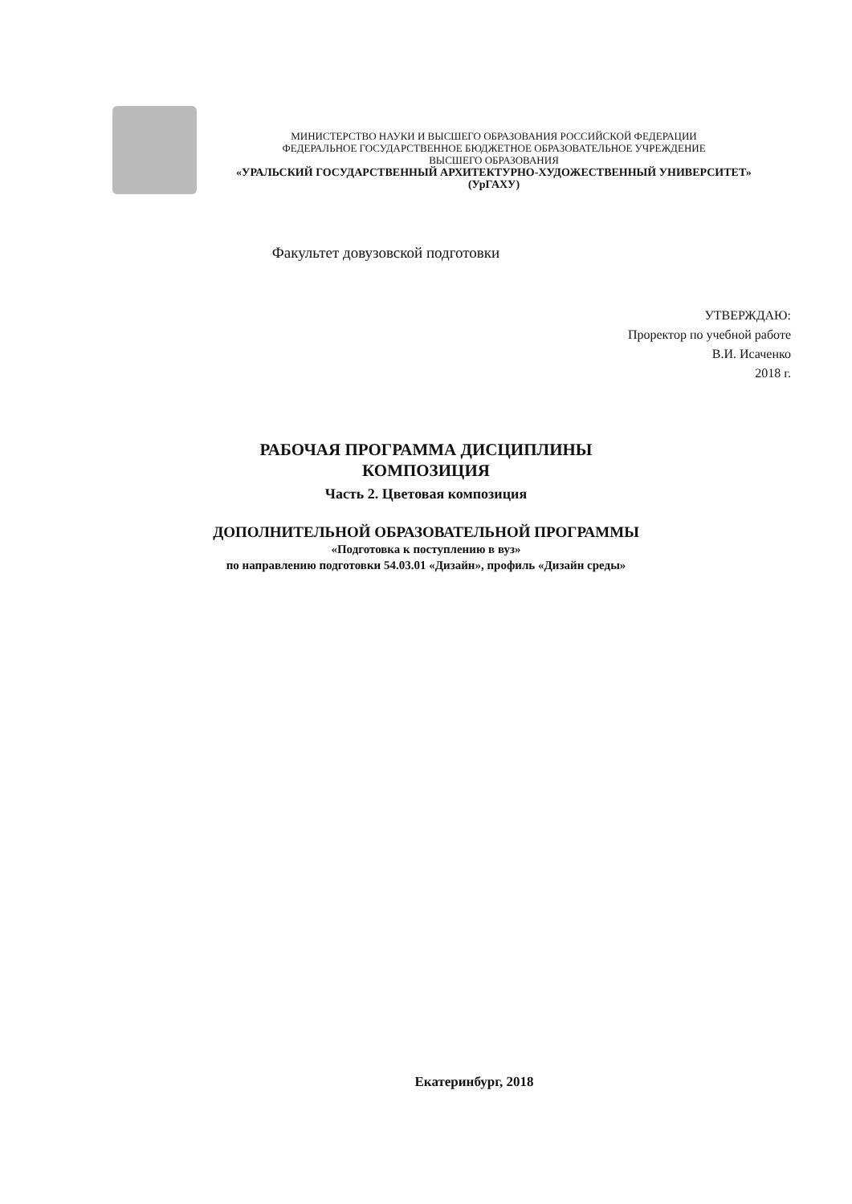МИНИСТЕРСТВО НАУКИ И ВЫСШЕГО ОБРАЗОВАНИЯ РОССИЙСКОЙ ФЕДЕРАЦИИ
ФЕДЕРАЛЬНОЕ ГОСУДАРСТВЕННОЕ БЮДЖЕТНОЕ ОБРАЗОВАТЕЛЬНОЕ УЧРЕЖДЕНИЕ
ВЫСШЕГО ОБРАЗОВАНИЯ
«УРАЛЬСКИЙ ГОСУДАРСТВЕННЫЙ АРХИТЕКТУРНО-ХУДОЖЕСТВЕННЫЙ УНИВЕРСИТЕТ»
(УрГАХУ)
Факультет довузовской подготовки
УТВЕРЖДАЮ:
Проректор по учебной работе
В.И. Исаченко
2018 г.
РАБОЧАЯ ПРОГРАММА ДИСЦИПЛИНЫ
КОМПОЗИЦИЯ
Часть 2. Цветовая композиция
ДОПОЛНИТЕЛЬНОЙ ОБРАЗОВАТЕЛЬНОЙ ПРОГРАММЫ
«Подготовка к поступлению в вуз»
по направлению подготовки 54.03.01 «Дизайн», профиль «Дизайн среды»
Екатеринбург, 2018